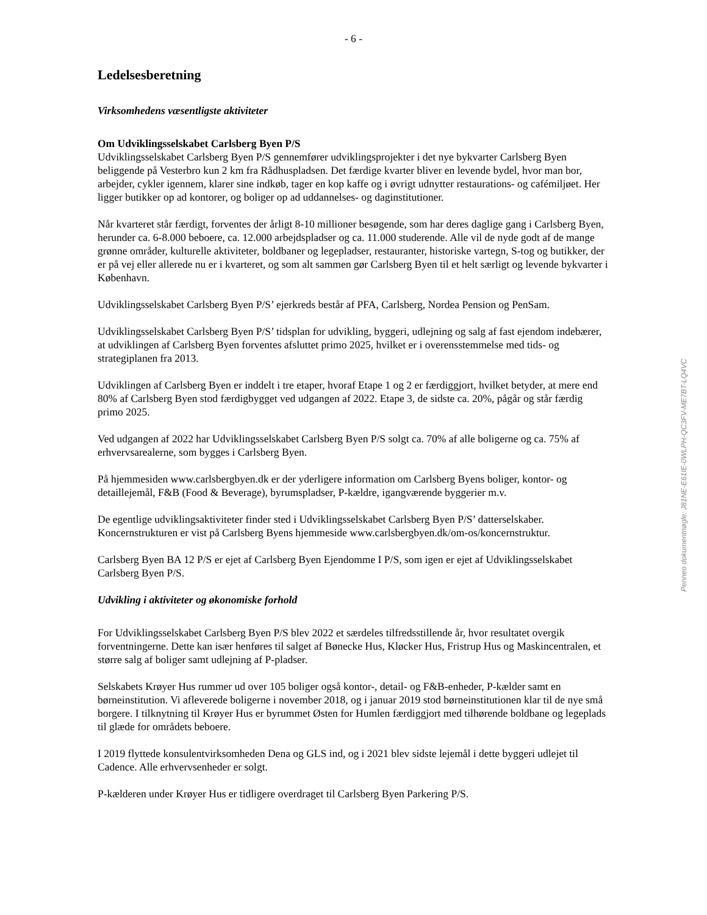- 6 -
Ledelsesberetning
Virksomhedens væsentligste aktiviteter
Om Udviklingsselskabet Carlsberg Byen P/S
Udviklingsselskabet Carlsberg Byen P/S gennemfører udviklingsprojekter i det nye bykvarter Carlsberg Byen beliggende på Vesterbro kun 2 km fra Rådhuspladsen. Det færdige kvarter bliver en levende bydel, hvor man bor, arbejder, cykler igennem, klarer sine indkøb, tager en kop kaffe og i øvrigt udnytter restaurations- og cafémiljøet. Her ligger butikker op ad kontorer, og boliger op ad uddannelses- og daginstitutioner.
Når kvarteret står færdigt, forventes der årligt 8-10 millioner besøgende, som har deres daglige gang i Carlsberg Byen, herunder ca. 6-8.000 beboere, ca. 12.000 arbejdspladser og ca. 11.000 studerende. Alle vil de nyde godt af de mange grønne områder, kulturelle aktiviteter, boldbaner og legepladser, restauranter, historiske vartegn, S-tog og butikker, der er på vej eller allerede nu er i kvarteret, og som alt sammen gør Carlsberg Byen til et helt særligt og levende bykvarter i København.
Udviklingsselskabet Carlsberg Byen P/S’ ejerkreds består af PFA, Carlsberg, Nordea Pension og PenSam.
Udviklingsselskabet Carlsberg Byen P/S’ tidsplan for udvikling, byggeri, udlejning og salg af fast ejendom indebærer, at udviklingen af Carlsberg Byen forventes afsluttet primo 2025, hvilket er i overensstemmelse med tids- og strategiplanen fra 2013.
Udviklingen af Carlsberg Byen er inddelt i tre etaper, hvoraf Etape 1 og 2 er færdiggjort, hvilket betyder, at mere end 80% af Carlsberg Byen stod færdigbygget ved udgangen af 2022. Etape 3, de sidste ca. 20%, pågår og står færdig primo 2025.
Ved udgangen af 2022 har Udviklingsselskabet Carlsberg Byen P/S solgt ca. 70% af alle boligerne og ca. 75% af erhvervsarealerne, som bygges i Carlsberg Byen.
På hjemmesiden www.carlsbergbyen.dk er der yderligere information om Carlsberg Byens boliger, kontor- og detaillejemål, F&B (Food & Beverage), byrumspladser, P-kældre, igangværende byggerier m.v.
De egentlige udviklingsaktiviteter finder sted i Udviklingsselskabet Carlsberg Byen P/S’ datterselskaber. Koncernstrukturen er vist på Carlsberg Byens hjemmeside www.carlsbergbyen.dk/om-os/koncernstruktur.
Carlsberg Byen BA 12 P/S er ejet af Carlsberg Byen Ejendomme I P/S, som igen er ejet af Udviklingsselskabet Carlsberg Byen P/S.
Udvikling i aktiviteter og økonomiske forhold
For Udviklingsselskabet Carlsberg Byen P/S blev 2022 et særdeles tilfredsstillende år, hvor resultatet overgik forventningerne. Dette kan især henføres til salget af Bønecke Hus, Kløcker Hus, Fristrup Hus og Maskincentralen, et større salg af boliger samt udlejning af P-pladser.
Selskabets Krøyer Hus rummer ud over 105 boliger også kontor-, detail- og F&B-enheder, P-kælder samt en børneinstitution. Vi afleverede boligerne i november 2018, og i januar 2019 stod børneinstitutionen klar til de nye små borgere. I tilknytning til Krøyer Hus er byrummet Østen for Humlen færdiggjort med tilhørende boldbane og legeplads til glæde for områdets beboere.
I 2019 flyttede konsulentvirksomheden Dena og GLS ind, og i 2021 blev sidste lejemål i dette byggeri udlejet til Cadence. Alle erhvervsenheder er solgt.
P-kælderen under Krøyer Hus er tidligere overdraget til Carlsberg Byen Parkering P/S.
Penneo dokumentnøgle: J81NE-E61IE-0WLPH-QC3FV-ME7BT-LQ4VC